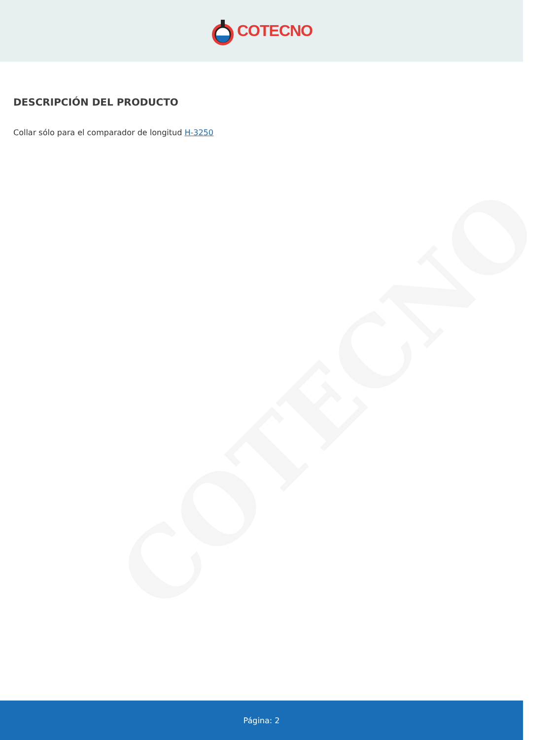COTECNO
COTECNO
DESCRIPCIÓN DEL PRODUCTO
Collar sólo para el comparador de longitud H-3250
Página: 2